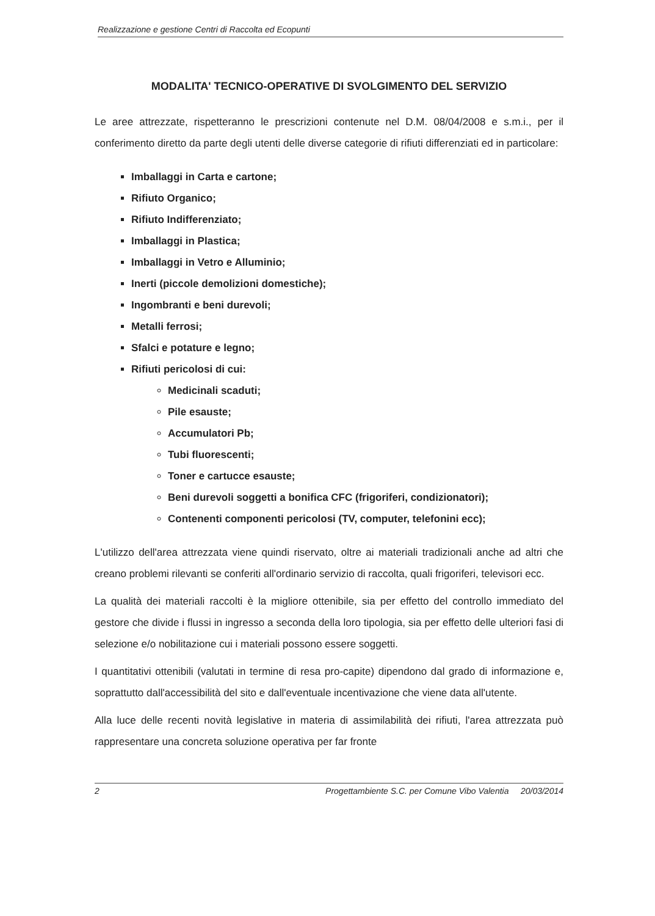Realizzazione e gestione Centri di Raccolta ed Ecopunti
MODALITA' TECNICO-OPERATIVE DI SVOLGIMENTO DEL SERVIZIO
Le aree attrezzate, rispetteranno le prescrizioni contenute nel D.M. 08/04/2008 e s.m.i., per il conferimento diretto da parte degli utenti delle diverse categorie di rifiuti differenziati ed in particolare:
Imballaggi in Carta e cartone;
Rifiuto Organico;
Rifiuto Indifferenziato;
Imballaggi in Plastica;
Imballaggi in Vetro e Alluminio;
Inerti (piccole demolizioni domestiche);
Ingombranti e beni durevoli;
Metalli ferrosi;
Sfalci e potature e legno;
Rifiuti pericolosi di cui:
Medicinali scaduti;
Pile esauste;
Accumulatori Pb;
Tubi fluorescenti;
Toner e cartucce esauste;
Beni durevoli soggetti a bonifica CFC (frigoriferi, condizionatori);
Contenenti componenti pericolosi (TV, computer, telefonini ecc);
L'utilizzo dell'area attrezzata viene quindi riservato, oltre ai materiali tradizionali anche ad altri che creano problemi rilevanti se conferiti all'ordinario servizio di raccolta, quali frigoriferi, televisori ecc.
La qualità dei materiali raccolti è la migliore ottenibile, sia per effetto del controllo immediato del gestore che divide i flussi in ingresso a seconda della loro tipologia, sia per effetto delle ulteriori fasi di selezione e/o nobilitazione cui i materiali possono essere soggetti.
I quantitativi ottenibili (valutati in termine di resa pro-capite) dipendono dal grado di informazione e, soprattutto dall'accessibilità del sito e dall'eventuale incentivazione che viene data all'utente.
Alla luce delle recenti novità legislative in materia di assimilabilità dei rifiuti, l'area attrezzata può rappresentare una concreta soluzione operativa per far fronte
2 Progettambiente S.C. per Comune Vibo Valentia 20/03/2014